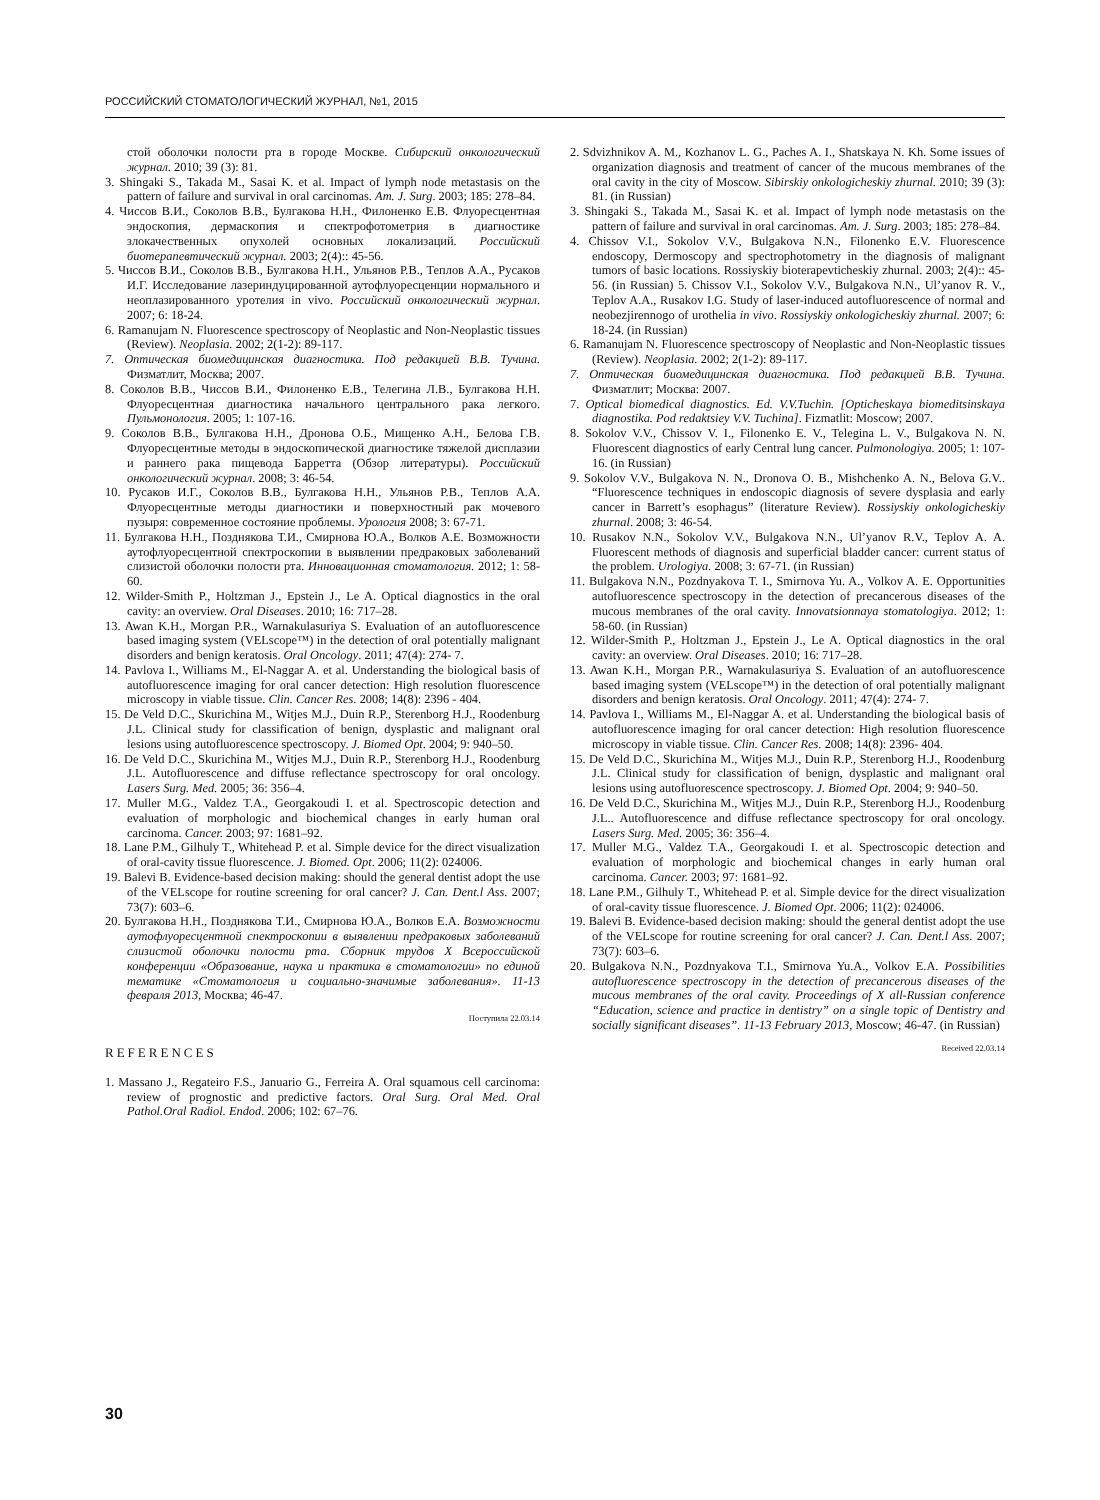РОССИЙСКИЙ СТОМАТОЛОГИЧЕСКИЙ ЖУРНАЛ, №1, 2015
стой оболочки полости рта в городе Москве. Сибирский онкологический журнал. 2010; 39 (3): 81.
3. Shingaki S., Takada M., Sasai K. et al. Impact of lymph node metastasis on the pattern of failure and survival in oral carcinomas. Am. J. Surg. 2003; 185: 278–84.
4. Чиссов В.И., Соколов В.В., Булгакова Н.Н., Филоненко Е.В. Флуоресцентная эндоскопия, дермаскопия и спектрофотометрия в диагностике злокачественных опухолей основных локализаций. Российский биотерапевтический журнал. 2003; 2(4):: 45-56.
5. Чиссов В.И., Соколов В.В., Булгакова Н.Н., Ульянов Р.В., Теплов А.А., Русаков И.Г. Исследование лазериндуцированной аутофлуоресценции нормального и неоплазированного уротелия in vivo. Российский онкологический журнал. 2007; 6: 18-24.
6. Ramanujam N. Fluorescence spectroscopy of Neoplastic and Non-Neoplastic tissues (Review). Neoplasia. 2002; 2(1-2): 89-117.
7. Оптическая биомедицинская диагностика. Под редакцией В.В. Тучина. Физматлит, Москва; 2007.
8. Соколов В.В., Чиссов В.И., Филоненко Е.В., Телегина Л.В., Булгакова Н.Н. Флуоресцентная диагностика начального центрального рака легкого. Пульмонология. 2005; 1: 107-16.
9. Соколов В.В., Булгакова Н.Н., Дронова О.Б., Мищенко А.Н., Белова Г.В. Флуоресцентные методы в эндоскопической диагностике тяжелой дисплазии и раннего рака пищевода Барретта (Обзор литературы). Российский онкологический журнал. 2008; 3: 46-54.
10. Русаков И.Г., Соколов В.В., Булгакова Н.Н., Ульянов Р.В., Теплов А.А. Флуоресцентные методы диагностики и поверхностный рак мочевого пузыря: современное состояние проблемы. Урология 2008; 3: 67-71.
11. Булгакова Н.Н., Позднякова Т.И., Смирнова Ю.А., Волков А.Е. Возможности аутофлуоресцентной спектроскопии в выявлении предраковых заболеваний слизистой оболочки полости рта. Инновационная стоматология. 2012; 1: 58-60.
12. Wilder-Smith P., Holtzman J., Epstein J., Le A. Optical diagnostics in the oral cavity: an overview. Oral Diseases. 2010; 16: 717–28.
13. Awan K.H., Morgan P.R., Warnakulasuriya S. Evaluation of an autofluorescence based imaging system (VELscope™) in the detection of oral potentially malignant disorders and benign keratosis. Oral Oncology. 2011; 47(4): 274- 7.
14. Pavlova I., Williams M., El-Naggar A. et al. Understanding the biological basis of autofluorescence imaging for oral cancer detection: High resolution fluorescence microscopy in viable tissue. Clin. Cancer Res. 2008; 14(8): 2396 - 404.
15. De Veld D.C., Skurichina M., Witjes M.J., Duin R.P., Sterenborg H.J., Roodenburg J.L. Clinical study for classification of benign, dysplastic and malignant oral lesions using autofluorescence spectroscopy. J. Biomed Opt. 2004; 9: 940–50.
16. De Veld D.C., Skurichina M., Witjes M.J., Duin R.P., Sterenborg H.J., Roodenburg J.L. Autofluorescence and diffuse reflectance spectroscopy for oral oncology. Lasers Surg. Med. 2005; 36: 356–4.
17. Muller M.G., Valdez T.A., Georgakoudi I. et al. Spectroscopic detection and evaluation of morphologic and biochemical changes in early human oral carcinoma. Cancer. 2003; 97: 1681–92.
18. Lane P.M., Gilhuly T., Whitehead P. et al. Simple device for the direct visualization of oral-cavity tissue fluorescence. J. Biomed. Opt. 2006; 11(2): 024006.
19. Balevi B. Evidence-based decision making: should the general dentist adopt the use of the VELscope for routine screening for oral cancer? J. Can. Dent.l Ass. 2007; 73(7): 603–6.
20. Булгакова Н.Н., Позднякова Т.И., Смирнова Ю.А., Волков Е.А. Возможности аутофлуоресцентной спектроскопии в выявлении предраковых заболеваний слизистой оболочки полости рта. Сборник трудов X Всероссийской конференции «Образование, наука и практика в стоматологии» по единой тематике «Стоматология и социально-значимые заболевания». 11-13 февраля 2013, Москва; 46-47.
Поступила 22.03.14
REFERENCES
1. Massano J., Regateiro F.S., Januario G., Ferreira A. Oral squamous cell carcinoma: review of prognostic and predictive factors. Oral Surg. Oral Med. Oral Pathol.Oral Radiol. Endod. 2006; 102: 67–76.
2. Sdvizhnikov A. M., Kozhanov L. G., Paches A. I., Shatskaya N. Kh. Some issues of organization diagnosis and treatment of cancer of the mucous membranes of the oral cavity in the city of Moscow. Sibirskiy onkologicheskiy zhurnal. 2010; 39 (3): 81. (in Russian)
3. Shingaki S., Takada M., Sasai K. et al. Impact of lymph node metastasis on the pattern of failure and survival in oral carcinomas. Am. J. Surg. 2003; 185: 278–84.
4. Chissov V.I., Sokolov V.V., Bulgakova N.N., Filonenko E.V. Fluorescence endoscopy, Dermoscopy and spectrophotometry in the diagnosis of malignant tumors of basic locations. Rossiyskiy bioterapevticheskiy zhurnal. 2003; 2(4):: 45-56. (in Russian) 5. Chissov V.I., Sokolov V.V., Bulgakova N.N., Ul’yanov R. V., Teplov A.A., Rusakov I.G. Study of laser-induced autofluorescence of normal and neobezjirennogo of urothelia in vivo. Rossiyskiy onkologicheskiy zhurnal. 2007; 6: 18-24. (in Russian)
6. Ramanujam N. Fluorescence spectroscopy of Neoplastic and Non-Neoplastic tissues (Review). Neoplasia. 2002; 2(1-2): 89-117.
7. Оптическая биомедицинская диагностика. Под редакцией В.В. Тучина. Физматлит; Москва: 2007.
7. Optical biomedical diagnostics. Ed. V.V.Tuchin. [Opticheskaya biomeditsinskaya diagnostika. Pod redaktsiey V.V. Tuchina]. Fizmatlit: Moscow; 2007.
8. Sokolov V.V., Chissov V. I., Filonenko E. V., Telegina L. V., Bulgakova N. N. Fluorescent diagnostics of early Central lung cancer. Pulmonologiya. 2005; 1: 107-16. (in Russian)
9. Sokolov V.V., Bulgakova N. N., Dronova O. B., Mishchenko A. N., Belova G.V.. “Fluorescence techniques in endoscopic diagnosis of severe dysplasia and early cancer in Barrett’s esophagus” (literature Review). Rossiyskiy onkologicheskiy zhurnal. 2008; 3: 46-54.
10. Rusakov N.N., Sokolov V.V., Bulgakova N.N., Ul’yanov R.V., Teplov A. A. Fluorescent methods of diagnosis and superficial bladder cancer: current status of the problem. Urologiya. 2008; 3: 67-71. (in Russian)
11. Bulgakova N.N., Pozdnyakova T. I., Smirnova Yu. A., Volkov A. E. Opportunities autofluorescence spectroscopy in the detection of precancerous diseases of the mucous membranes of the oral cavity. Innovatsionnaya stomatologiya. 2012; 1: 58-60. (in Russian)
12. Wilder-Smith P., Holtzman J., Epstein J., Le A. Optical diagnostics in the oral cavity: an overview. Oral Diseases. 2010; 16: 717–28.
13. Awan K.H., Morgan P.R., Warnakulasuriya S. Evaluation of an autofluorescence based imaging system (VELscope™) in the detection of oral potentially malignant disorders and benign keratosis. Oral Oncology. 2011; 47(4): 274- 7.
14. Pavlova I., Williams M., El-Naggar A. et al. Understanding the biological basis of autofluorescence imaging for oral cancer detection: High resolution fluorescence microscopy in viable tissue. Clin. Cancer Res. 2008; 14(8): 2396- 404.
15. De Veld D.C., Skurichina M., Witjes M.J., Duin R.P., Sterenborg H.J., Roodenburg J.L. Clinical study for classification of benign, dysplastic and malignant oral lesions using autofluorescence spectroscopy. J. Biomed Opt. 2004; 9: 940–50.
16. De Veld D.C., Skurichina M., Witjes M.J., Duin R.P., Sterenborg H.J., Roodenburg J.L.. Autofluorescence and diffuse reflectance spectroscopy for oral oncology. Lasers Surg. Med. 2005; 36: 356–4.
17. Muller M.G., Valdez T.A., Georgakoudi I. et al. Spectroscopic detection and evaluation of morphologic and biochemical changes in early human oral carcinoma. Cancer. 2003; 97: 1681–92.
18. Lane P.M., Gilhuly T., Whitehead P. et al. Simple device for the direct visualization of oral-cavity tissue fluorescence. J. Biomed Opt. 2006; 11(2): 024006.
19. Balevi B. Evidence-based decision making: should the general dentist adopt the use of the VELscope for routine screening for oral cancer? J. Can. Dent.l Ass. 2007; 73(7): 603–6.
20. Bulgakova N.N., Pozdnyakova T.I., Smirnova Yu.A., Volkov E.A. Possibilities autofluorescence spectroscopy in the detection of precancerous diseases of the mucous membranes of the oral cavity. Proceedings of X all-Russian conference “Education, science and practice in dentistry” on a single topic of Dentistry and socially significant diseases”. 11-13 February 2013, Moscow; 46-47. (in Russian)
Received 22.03.14
30